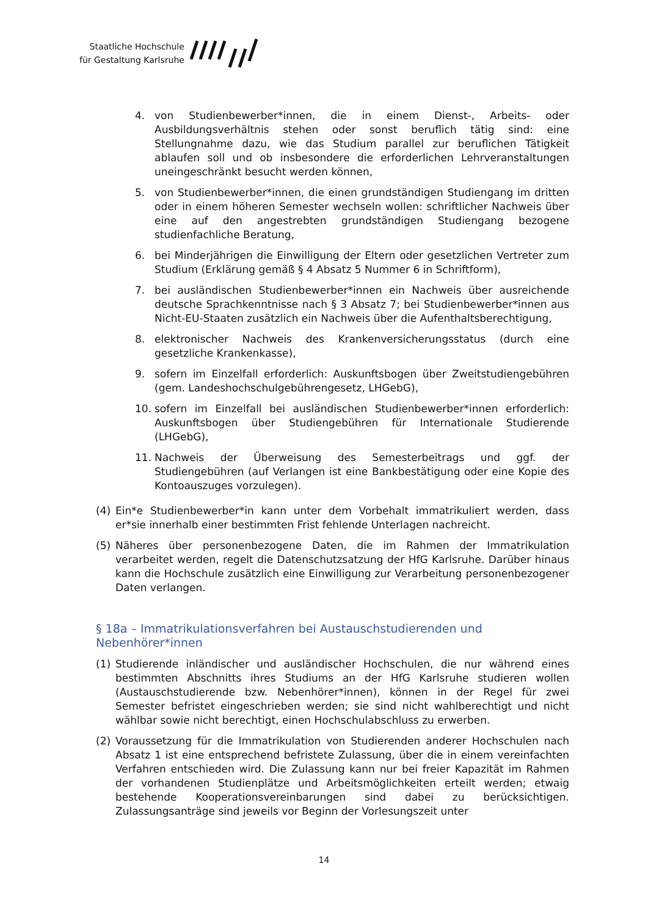Staatliche Hochschule
für Gestaltung Karlsruhe
4. von Studienbewerber*innen, die in einem Dienst-, Arbeits- oder Ausbildungsverhältnis stehen oder sonst beruflich tätig sind: eine Stellungnahme dazu, wie das Studium parallel zur beruflichen Tätigkeit ablaufen soll und ob insbesondere die erforderlichen Lehrveranstaltungen uneingeschränkt besucht werden können,
5. von Studienbewerber*innen, die einen grundständigen Studiengang im dritten oder in einem höheren Semester wechseln wollen: schriftlicher Nachweis über eine auf den angestrebten grundständigen Studiengang bezogene studienfachliche Beratung,
6. bei Minderjährigen die Einwilligung der Eltern oder gesetzlichen Vertreter zum Studium (Erklärung gemäß § 4 Absatz 5 Nummer 6 in Schriftform),
7. bei ausländischen Studienbewerber*innen ein Nachweis über ausreichende deutsche Sprachkenntnisse nach § 3 Absatz 7; bei Studienbewerber*innen aus Nicht-EU-Staaten zusätzlich ein Nachweis über die Aufenthaltsberechtigung,
8. elektronischer Nachweis des Krankenversicherungsstatus (durch eine gesetzliche Krankenkasse),
9. sofern im Einzelfall erforderlich: Auskunftsbogen über Zweitstudiengebühren (gem. Landeshochschulgebührengesetz, LHGebG),
10. sofern im Einzelfall bei ausländischen Studienbewerber*innen erforderlich: Auskunftsbogen über Studiengebühren für Internationale Studierende (LHGebG),
11. Nachweis der Überweisung des Semesterbeitrags und ggf. der Studiengebühren (auf Verlangen ist eine Bankbestätigung oder eine Kopie des Kontoauszuges vorzulegen).
(4) Ein*e Studienbewerber*in kann unter dem Vorbehalt immatrikuliert werden, dass er*sie innerhalb einer bestimmten Frist fehlende Unterlagen nachreicht.
(5) Näheres über personenbezogene Daten, die im Rahmen der Immatrikulation verarbeitet werden, regelt die Datenschutzsatzung der HfG Karlsruhe. Darüber hinaus kann die Hochschule zusätzlich eine Einwilligung zur Verarbeitung personenbezogener Daten verlangen.
§ 18a – Immatrikulationsverfahren bei Austauschstudierenden und Nebenhörer*innen
(1) Studierende inländischer und ausländischer Hochschulen, die nur während eines bestimmten Abschnitts ihres Studiums an der HfG Karlsruhe studieren wollen (Austauschstudierende bzw. Nebenhörer*innen), können in der Regel für zwei Semester befristet eingeschrieben werden; sie sind nicht wahlberechtigt und nicht wählbar sowie nicht berechtigt, einen Hochschulabschluss zu erwerben.
(2) Voraussetzung für die Immatrikulation von Studierenden anderer Hochschulen nach Absatz 1 ist eine entsprechend befristete Zulassung, über die in einem vereinfachten Verfahren entschieden wird. Die Zulassung kann nur bei freier Kapazität im Rahmen der vorhandenen Studienplätze und Arbeitsmöglichkeiten erteilt werden; etwaig bestehende Kooperationsvereinbarungen sind dabei zu berücksichtigen. Zulassungsanträge sind jeweils vor Beginn der Vorlesungszeit unter
14